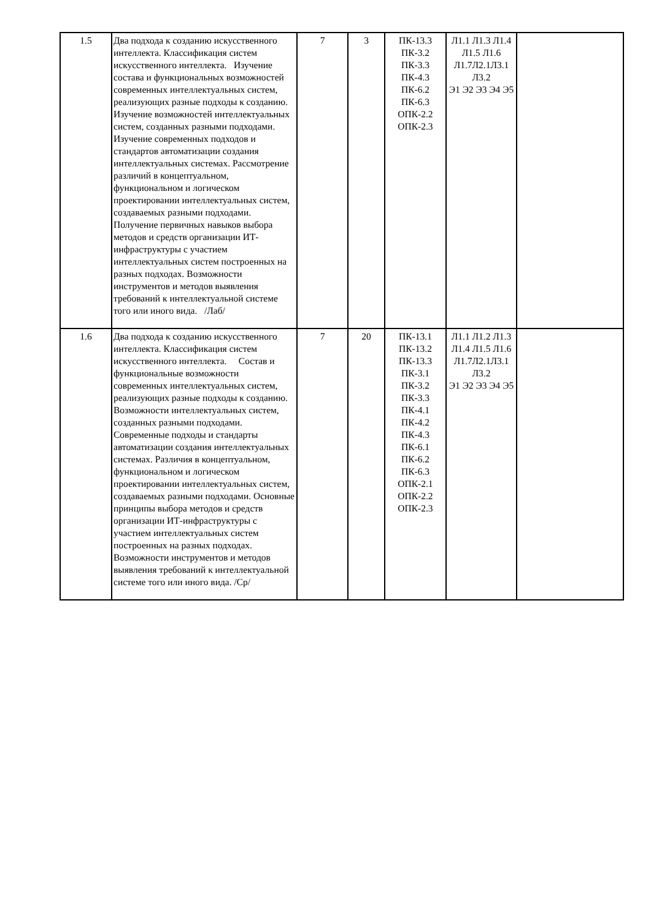| 1.5 | Два подхода к созданию искусственного интеллекта. Классификация систем искусственного интеллекта. Изучение состава и функциональных возможностей современных интеллектуальных систем, реализующих разные подходы к созданию. Изучение возможностей интеллектуальных систем, созданных разными подходами. Изучение современных подходов и стандартов автоматизации создания интеллектуальных системах. Рассмотрение различий в концептуальном, функциональном и логическом проектировании интеллектуальных систем, создаваемых разными подходами. Получение первичных навыков выбора методов и средств организации ИТ-инфраструктуры с участием интеллектуальных систем построенных на разных подходах. Возможности инструментов и методов выявления требований к интеллектуальной системе того или иного вида. /Лаб/ | 7 | 3 | ПК-13.3 ПК-3.2 ПК-3.3 ПК-4.3 ПК-6.2 ПК-6.3 ОПК-2.2 ОПК-2.3 | Л1.1 Л1.3 Л1.4 Л1.5 Л1.6 Л1.7Л2.1Л3.1 Л3.2 Э1 Э2 Э3 Э4 Э5 | |
| 1.6 | Два подхода к созданию искусственного интеллекта. Классификация систем искусственного интеллекта. Состав и функциональные возможности современных интеллектуальных систем, реализующих разные подходы к созданию. Возможности интеллектуальных систем, созданных разными подходами. Современные подходы и стандарты автоматизации создания интеллектуальных системах. Различия в концептуальном, функциональном и логическом проектировании интеллектуальных систем, создаваемых разными подходами. Основные принципы выбора методов и средств организации ИТ-инфраструктуры с участием интеллектуальных систем построенных на разных подходах. Возможности инструментов и методов выявления требований к интеллектуальной системе того или иного вида. /Ср/ | 7 | 20 | ПК-13.1 ПК-13.2 ПК-13.3 ПК-3.1 ПК-3.2 ПК-3.3 ПК-4.1 ПК-4.2 ПК-4.3 ПК-6.1 ПК-6.2 ПК-6.3 ОПК-2.1 ОПК-2.2 ОПК-2.3 | Л1.1 Л1.2 Л1.3 Л1.4 Л1.5 Л1.6 Л1.7Л2.1Л3.1 Л3.2 Э1 Э2 Э3 Э4 Э5 | |